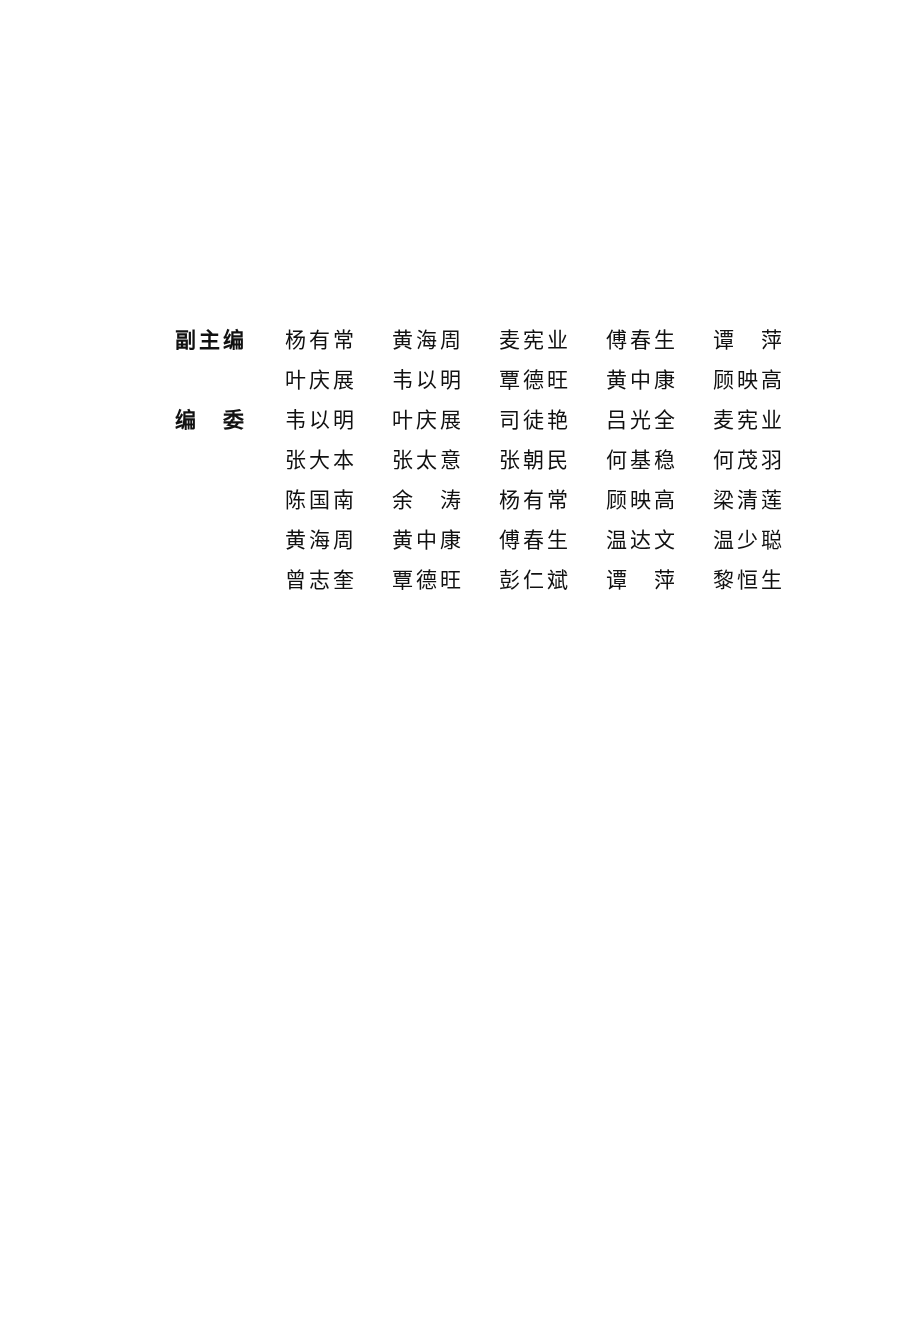| 副主编 | 杨有常 | 黄海周 | 麦宪业 | 傅春生 | 谭 萍 |
| | 叶庆展 | 韦以明 | 覃德旺 | 黄中康 | 顾映高 |
| 编 委 | 韦以明 | 叶庆展 | 司徒艳 | 吕光全 | 麦宪业 |
| | 张大本 | 张太意 | 张朝民 | 何基稳 | 何茂羽 |
| | 陈国南 | 余 涛 | 杨有常 | 顾映高 | 梁清莲 |
| | 黄海周 | 黄中康 | 傅春生 | 温达文 | 温少聪 |
| | 曾志奎 | 覃德旺 | 彭仁斌 | 谭 萍 | 黎恒生 |